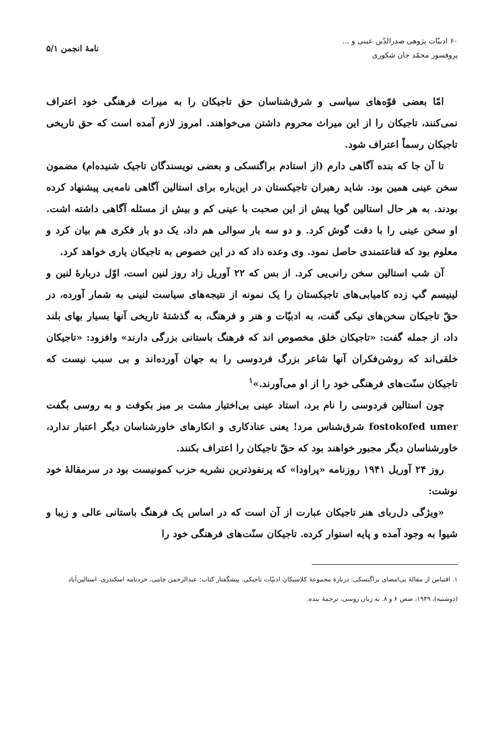۶۰ ادبیّات پژوهی صدرالدّین عینی و ...
پروفسور محمّد جان شکوری
نامهٔ انجمن ۵/۱
امّا بعضی قوّه‌های سیاسی و شرق‌شناسان حق تاجیکان را به میراث فرهنگی خود اعتراف نمی‌کنند، تاجیکان را از این میراث محروم داشتن می‌خواهند. امروز لازم آمده است که حق تاریخی تاجیکان رسماً اعتراف شود.
تا آن جا که بنده آگاهی دارم (از استادم براگنسکی و بعضی نویسندگان تاجیک شنیده‌ام) مضمون سخن عینی همین بود. شاید رهبران تاجیکستان در این‌باره برای استالین آگاهی نامه‌یی پیشنهاد کرده بودند. به هر حال استالین گویا پیش از این صحبت با عینی کم و بیش از مسئله آگاهی داشته اشت. او سخن عینی را با دقت گوش کرد. و دو سه بار سوالی هم داد، یک دو بار فکری هم بیان کرد و معلوم بود که قناعتمندی حاصل نمود. وی وعده داد که در این خصوص به تاجیکان یاری خواهد کرد.
آن شب استالین سخن رانی‌یی کرد. از بس که ۲۲ آوریل زاد روز لنین است، اوّل دربارهٔ لنین و لینیسم گپ زده کامیابی‌های تاجیکستان را یک نمونه از نتیجه‌های سیاست لنینی به شمار آورده، در حقّ تاجیکان سخن‌های نیکی گفت، به ادبیّات و هنر و فرهنگ، به گذشتهٔ تاریخی آنها بسیار بهای بلند داد، از جمله گفت: «تاجیکان خلق مخصوص اند که فرهنگ باستانی بزرگی دارند» وافزود: «تاجیکان خلقی‌اند که روشن‌فکران آنها شاعر بزرگ فردوسی را به جهان آورده‌اند و بی سبب نیست که تاجیکان سنّت‌های فرهنگی خود را از او می‌آورند.»<sup>۱</sup>
چون استالین فردوسی را نام برد، استاد عینی بی‌اختیار مشت بر میز بکوفت و به روسی بگفت fostokofed umer شرق‌شناس مرد! یعنی عنادکاری و انکارهای خاورشناسان دیگر اعتبار ندارد، خاورشناسان دیگر مجبور خواهند بود که حقّ تاجیکان را اعتراف بکنند.
روز ۲۴ آوریل ۱۹۴۱ روزنامه «پراودا» که پرنفوذترین نشریه حزب کمونیست بود در سرمقالهٔ خود نوشت:
«ویژگی دل‌ربای هنر تاجیکان عبارت از آن است که در اساس یک فرهنگ باستانی عالی و زیبا و شیوا به وجود آمده و پایه استوار کرده. تاجیکان سنّت‌های فرهنگی خود را
۱. اقتباس از مقالهٔ بی‌امضای براگنسکی: دربارهٔ مجموعهٔ کلاسیکان ادبیّات تاجیکی. پیشگفتار کتاب: عبدالرحمن جامی، خردنامه اسکندری، استالین‌آباد (دوشنبه)، ۱۹۴۹، صص ۶ و ۸. به زبان روسی، ترجمهٔ بنده.